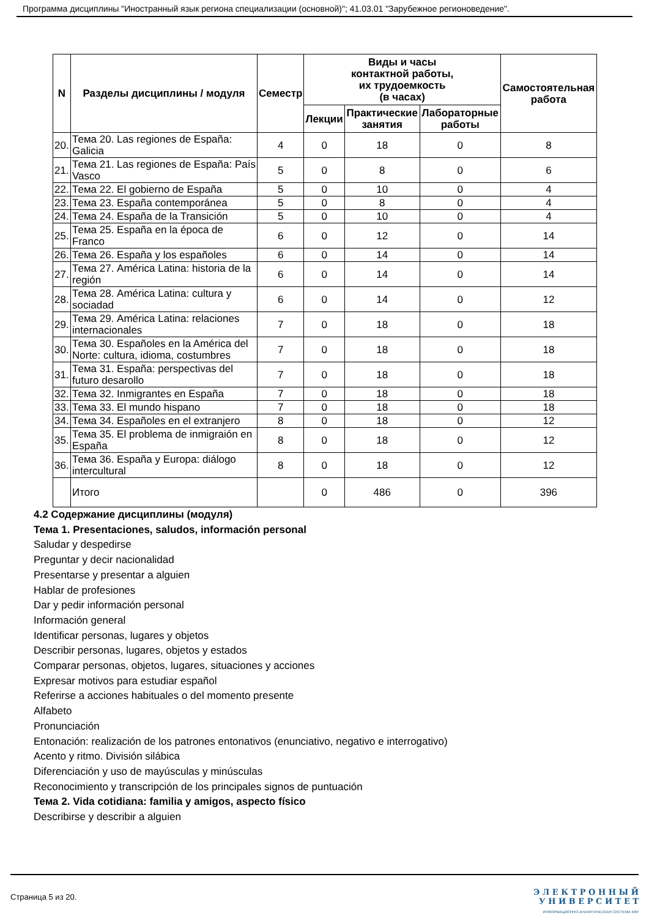Программа дисциплины "Иностранный язык региона специализации (основной)"; 41.03.01 "Зарубежное регионоведение".
| N | Разделы дисциплины / модуля | Семестр | Виды и часы контактной работы, их трудоемкость (в часах) | | | Самостоятельная работа |
| --- | --- | --- | --- | --- | --- | --- |
| | | | Лекции | Практические занятия | Лабораторные работы | |
| 20. | Тема 20. Las regiones de España: Galicia | 4 | 0 | 18 | 0 | 8 |
| 21. | Тема 21. Las regiones de España: País Vasco | 5 | 0 | 8 | 0 | 6 |
| 22. | Тема 22. El gobierno de España | 5 | 0 | 10 | 0 | 4 |
| 23. | Тема 23. España contemporánea | 5 | 0 | 8 | 0 | 4 |
| 24. | Тема 24. España de la Transición | 5 | 0 | 10 | 0 | 4 |
| 25. | Тема 25. España en la época de Franco | 6 | 0 | 12 | 0 | 14 |
| 26. | Тема 26. España y los españoles | 6 | 0 | 14 | 0 | 14 |
| 27. | Тема 27. América Latina: historia de la región | 6 | 0 | 14 | 0 | 14 |
| 28. | Тема 28. América Latina: cultura y sociadad | 6 | 0 | 14 | 0 | 12 |
| 29. | Тема 29. América Latina: relaciones internacionales | 7 | 0 | 18 | 0 | 18 |
| 30. | Тема 30. Españoles en la América del Norte: cultura, idioma, costumbres | 7 | 0 | 18 | 0 | 18 |
| 31. | Тема 31. España: perspectivas del futuro desarollo | 7 | 0 | 18 | 0 | 18 |
| 32. | Тема 32. Inmigrantes en España | 7 | 0 | 18 | 0 | 18 |
| 33. | Тема 33. El mundo hispano | 7 | 0 | 18 | 0 | 18 |
| 34. | Тема 34. Españoles en el extranjero | 8 | 0 | 18 | 0 | 12 |
| 35. | Тема 35. El problema de inmigraión en España | 8 | 0 | 18 | 0 | 12 |
| 36. | Тема 36. España y Europa: diálogo intercultural | 8 | 0 | 18 | 0 | 12 |
| | Итого | | 0 | 486 | 0 | 396 |
4.2 Содержание дисциплины (модуля)
Тема 1. Presentaciones, saludos, información personal
Saludar y despedirse
Preguntar y decir nacionalidad
Presentarse y presentar a alguien
Hablar de profesiones
Dar y pedir información personal
Información general
Identificar personas, lugares y objetos
Describir personas, lugares, objetos y estados
Comparar personas, objetos, lugares, situaciones y acciones
Expresar motivos para estudiar español
Referirse a acciones habituales o del momento presente
Alfabeto
Pronunciación
Entonación: realización de los patrones entonativos (enunciativo, negativo e interrogativo)
Acento y ritmo. División silábica
Diferenciación y uso de mayúsculas y minúsculas
Reconocimiento y transcripción de los principales signos de puntuación
Тема 2. Vida cotidiana: familia y amigos, aspecto físico
Describirse y describir a alguien
Страница 5 из 20.
Э Л Е К Т Р О Н Н Ы Й
У Н И В Е Р С И Т Е Т
ИНФОРМАЦИОННО-АНАЛИТИЧЕСКАЯ СИСТЕМА КФУ